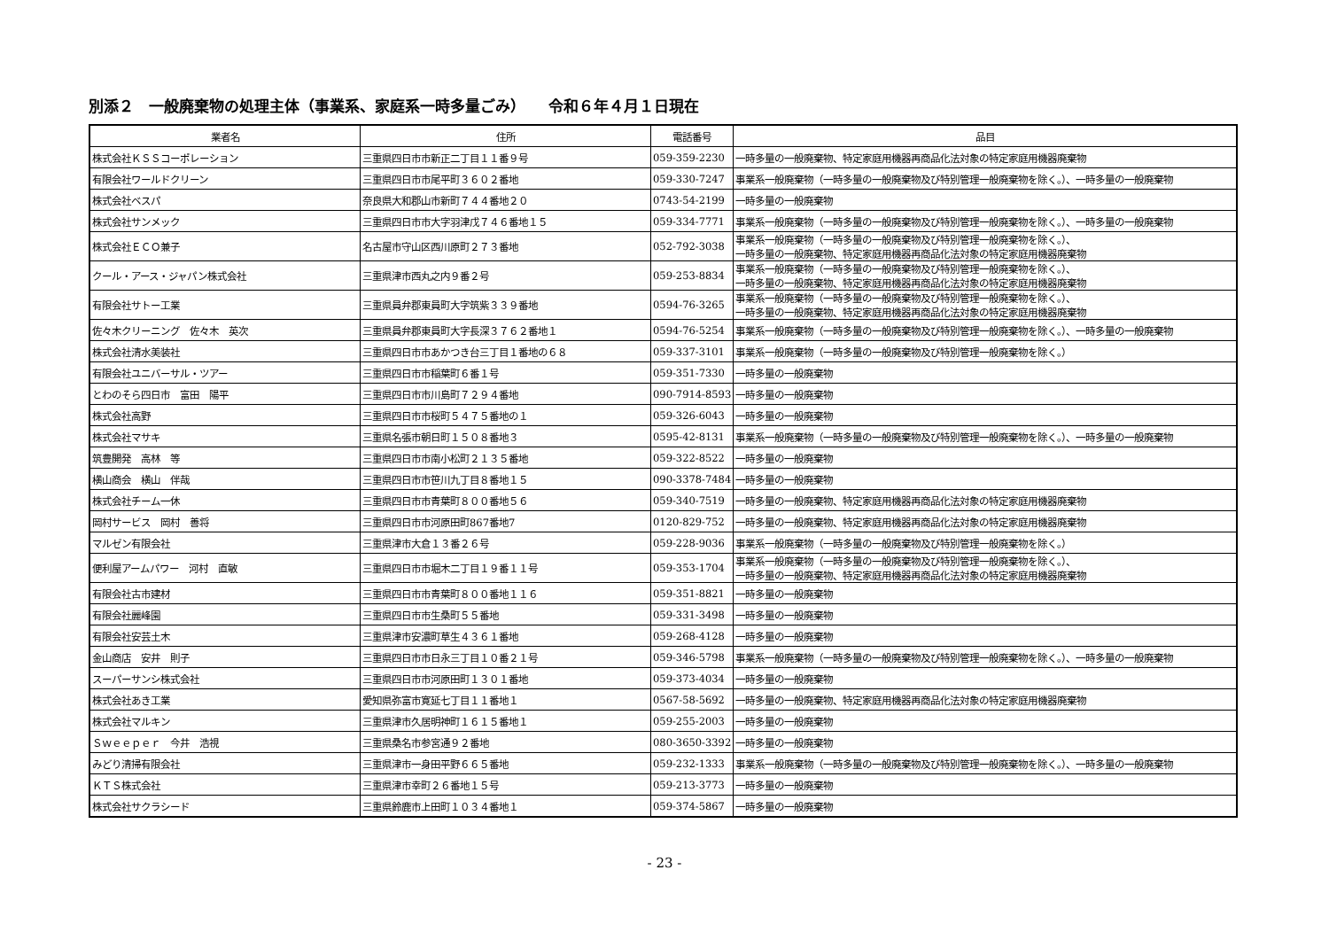別添２　一般廃棄物の処理主体（事業系、家庭系一時多量ごみ）　　令和６年４月１日現在
| 業者名 | 住所 | 電話番号 | 品目 |
| --- | --- | --- | --- |
| 株式会社ＫＳＳコーポレーション | 三重県四日市市新正二丁目１１番９号 | 059-359-2230 | 一時多量の一般廃棄物、特定家庭用機器再商品化法対象の特定家庭用機器廃棄物 |
| 有限会社ワールドクリーン | 三重県四日市市尾平町３６０２番地 | 059-330-7247 | 事業系一般廃棄物（一時多量の一般廃棄物及び特別管理一般廃棄物を除く。）、一時多量の一般廃棄物 |
| 株式会社ベスパ | 奈良県大和郡山市新町７４４番地２０ | 0743-54-2199 | 一時多量の一般廃棄物 |
| 株式会社サンメック | 三重県四日市市大字羽津戊７４６番地１５ | 059-334-7771 | 事業系一般廃棄物（一時多量の一般廃棄物及び特別管理一般廃棄物を除く。）、一時多量の一般廃棄物 |
| 株式会社ＥＣＯ兼子 | 名古屋市守山区西川原町２７３番地 | 052-792-3038 | 事業系一般廃棄物（一時多量の一般廃棄物及び特別管理一般廃棄物を除く。）、 一時多量の一般廃棄物、特定家庭用機器再商品化法対象の特定家庭用機器廃棄物 |
| クール・アース・ジャパン株式会社 | 三重県津市西丸之内９番２号 | 059-253-8834 | 事業系一般廃棄物（一時多量の一般廃棄物及び特別管理一般廃棄物を除く。）、 一時多量の一般廃棄物、特定家庭用機器再商品化法対象の特定家庭用機器廃棄物 |
| 有限会社サトー工業 | 三重県員弁郡東員町大字筑紫３３９番地 | 0594-76-3265 | 事業系一般廃棄物（一時多量の一般廃棄物及び特別管理一般廃棄物を除く。）、 一時多量の一般廃棄物、特定家庭用機器再商品化法対象の特定家庭用機器廃棄物 |
| 佐々木クリーニング 佐々木 英次 | 三重県員弁郡東員町大字長深３７６２番地１ | 0594-76-5254 | 事業系一般廃棄物（一時多量の一般廃棄物及び特別管理一般廃棄物を除く。）、一時多量の一般廃棄物 |
| 株式会社清水美装社 | 三重県四日市市あかつき台三丁目１番地の６８ | 059-337-3101 | 事業系一般廃棄物（一時多量の一般廃棄物及び特別管理一般廃棄物を除く。） |
| 有限会社ユニバーサル・ツアー | 三重県四日市市稲葉町６番１号 | 059-351-7330 | 一時多量の一般廃棄物 |
| とわのそら四日市 富田 陽平 | 三重県四日市市川島町７２９４番地 | 090-7914-8593 | 一時多量の一般廃棄物 |
| 株式会社高野 | 三重県四日市市桜町５４７５番地の１ | 059-326-6043 | 一時多量の一般廃棄物 |
| 株式会社マサキ | 三重県名張市朝日町１５０８番地３ | 0595-42-8131 | 事業系一般廃棄物（一時多量の一般廃棄物及び特別管理一般廃棄物を除く。）、一時多量の一般廃棄物 |
| 筑豊開発 高林 等 | 三重県四日市市南小松町２１３５番地 | 059-322-8522 | 一時多量の一般廃棄物 |
| 横山商会 横山 伴哉 | 三重県四日市市笹川九丁目８番地１５ | 090-3378-7484 | 一時多量の一般廃棄物 |
| 株式会社チーム一休 | 三重県四日市市青葉町８００番地５６ | 059-340-7519 | 一時多量の一般廃棄物、特定家庭用機器再商品化法対象の特定家庭用機器廃棄物 |
| 岡村サービス 岡村 善将 | 三重県四日市市河原田町867番地7 | 0120-829-752 | 一時多量の一般廃棄物、特定家庭用機器再商品化法対象の特定家庭用機器廃棄物 |
| マルゼン有限会社 | 三重県津市大倉１３番２６号 | 059-228-9036 | 事業系一般廃棄物（一時多量の一般廃棄物及び特別管理一般廃棄物を除く。） |
| 便利屋アームパワー 河村 直敏 | 三重県四日市市堀木二丁目１９番１１号 | 059-353-1704 | 事業系一般廃棄物（一時多量の一般廃棄物及び特別管理一般廃棄物を除く。）、 一時多量の一般廃棄物、特定家庭用機器再商品化法対象の特定家庭用機器廃棄物 |
| 有限会社古市建材 | 三重県四日市市青葉町８００番地１１６ | 059-351-8821 | 一時多量の一般廃棄物 |
| 有限会社麗峰園 | 三重県四日市市生桑町５５番地 | 059-331-3498 | 一時多量の一般廃棄物 |
| 有限会社安芸土木 | 三重県津市安濃町草生４３６１番地 | 059-268-4128 | 一時多量の一般廃棄物 |
| 金山商店 安井 則子 | 三重県四日市市日永三丁目１０番２１号 | 059-346-5798 | 事業系一般廃棄物（一時多量の一般廃棄物及び特別管理一般廃棄物を除く。）、一時多量の一般廃棄物 |
| スーパーサンシ株式会社 | 三重県四日市市河原田町１３０１番地 | 059-373-4034 | 一時多量の一般廃棄物 |
| 株式会社あき工業 | 愛知県弥富市寛延七丁目１１番地１ | 0567-58-5692 | 一時多量の一般廃棄物、特定家庭用機器再商品化法対象の特定家庭用機器廃棄物 |
| 株式会社マルキン | 三重県津市久居明神町１６１５番地１ | 059-255-2003 | 一時多量の一般廃棄物 |
| Ｓｗｅｅｐｅｒ 今井 浩視 | 三重県桑名市参宮通９２番地 | 080-3650-3392 | 一時多量の一般廃棄物 |
| みどり清掃有限会社 | 三重県津市一身田平野６６５番地 | 059-232-1333 | 事業系一般廃棄物（一時多量の一般廃棄物及び特別管理一般廃棄物を除く。）、一時多量の一般廃棄物 |
| ＫＴＳ株式会社 | 三重県津市幸町２６番地１５号 | 059-213-3773 | 一時多量の一般廃棄物 |
| 株式会社サクラシード | 三重県鈴鹿市上田町１０３４番地１ | 059-374-5867 | 一時多量の一般廃棄物 |
- 23 -